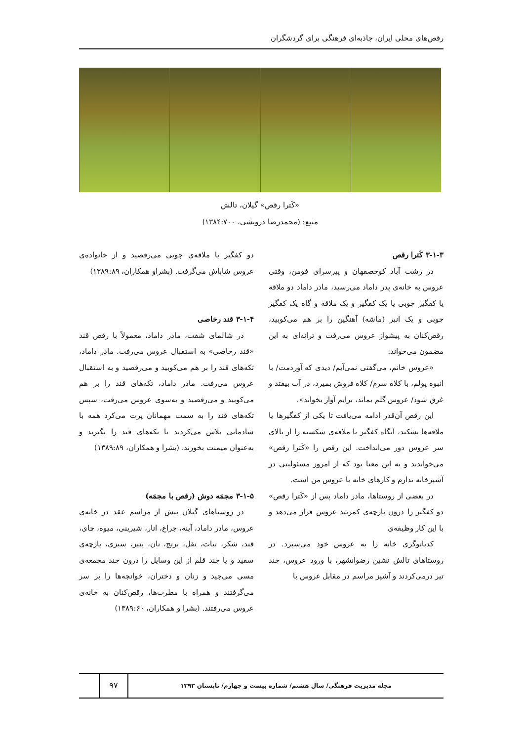رقص‌های محلی ایران، جاذبه‌ای فرهنگی برای گردشگران
«کَترا رقص» گیلان، تالش
منبع: (محمدرضا درویشی، ۱۳۸۴:۷۰۰)
۳-۱-۳ کَترا رقص
در رشت آباد کوچصفهان و پیرسرای فومن، وقتی عروس به خانه‌ی پدر داماد می‌رسید، مادر داماد دو ملاقه یا کفگیر چوبی یا یک کفگیر و یک ملاقه و گاه یک کفگیر چوبی و یک انبر (ماشه) آهنگین را بر هم می‌کوبید، رقص‌کنان به پیشواز عروس می‌رفت و ترانه‌ای به این مضمون می‌خواند:
«عروس خانم، می‌گفتی نمی‌آیم/ دیدی که آوردمت/ با انبوه پولم، با کلاه سرم/ کلاه فروش بمیرد، در آب بیفتد و غرق شود/ عروس گلم بماند، برایم آواز بخواند».
این رقص آن‌قدر ادامه می‌یافت تا یکی از کفگیرها یا ملاقه‌ها بشکند، آنگاه کفگیر یا ملاقه‌ی شکسته را از بالای سر عروس دور می‌انداخت. این رقص را «کَترا رقص» می‌خواندند و به این معنا بود که از امروز مسئولیتی در آشپزخانه ندارم و کارهای خانه با عروس من است.
در بعضی از روستاها، مادر داماد پس از «کَترا رقص» دو کفگیر را درون پارچه‌ی کمربند عروس قرار می‌دهد و با این کار وظیفه‌ی
کدبانوگری خانه را به عروس خود می‌سپرد. در روستاهای تالش نشین رضوانشهر، با ورود عروس، چند تیر درمی‌کردند و آشپز مراسم در مقابل عروس با
دو کفگیر یا ملاقه‌ی چوبی می‌رقصید و از خانواده‌ی عروس شاباش می‌گرفت. (بشراو همکاران، ۱۳۸۹:۸۹)
۳-۱-۴ قند رخاصی
در شالمای شفت، مادر داماد، معمولاً با رقص قند «قند رخاصی» به استقبال عروس می‌رفت. مادر داماد، تکه‌های قند را بر هم می‌کوبید و می‌رقصید و به استقبال عروس می‌رفت. مادر داماد، تکه‌های قند را بر هم می‌کوبید و می‌رقصید و به‌سوی عروس می‌رفت، سپس تکه‌های قند را به سمت مهمانان پرت می‌کرد همه با شادمانی تلاش می‌کردند تا تکه‌های قند را بگیرند و به‌عنوان میمنت بخورند. (بشرا و همکاران، ۱۳۸۹:۸۹)
۳-۱-۵ مجمَه دوش (رقص با مجمَه)
در روستاهای گیلان پیش از مراسم عقد در خانه‌ی عروس، مادر داماد، آینه، چراغ، انار، شیرینی، میوه، چای، قند، شکر، نبات، نقل، برنج، نان، پنیر، سبزی، پارچه‌ی سفید و یا چند قلم از این وسایل را درون چند مجمعه‌ی مسی می‌چید و زنان و دختران، خوانچه‌ها را بر سر می‌گرفتند و همراه با مطرب‌ها، رقص‌کنان به خانه‌ی عروس می‌رفتند. (بشرا و همکاران، ۱۳۸۹:۶۰)
مجله مدیریت فرهنگی/ سال هشتم/ شماره بیست و چهارم/ تابستان ۱۳۹۳
۹۷